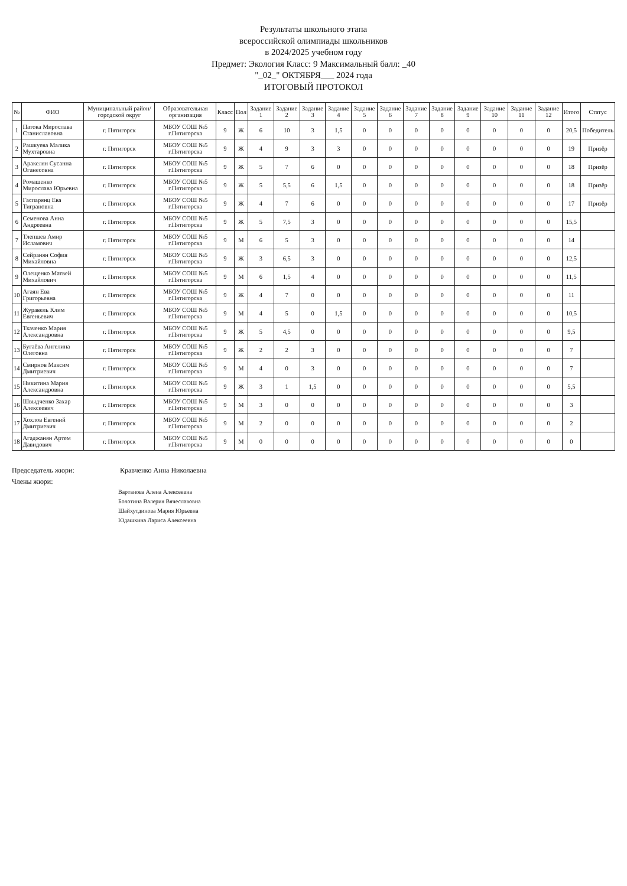Результаты школьного этапа
всероссийской олимпиады школьников
в 2024/2025 учебном году
Предмет: Экология Класс: 9 Максимальный балл: _40
"_02_" ОКТЯБРЯ___ 2024 года
ИТОГОВЫЙ ПРОТОКОЛ
| № | ФИО | Муниципальный район/городской округ | Образовательная организация | Класс | Пол | Задание 1 | Задание 2 | Задание 3 | Задание 4 | Задание 5 | Задание 6 | Задание 7 | Задание 8 | Задание 9 | Задание 10 | Задание 11 | Задание 12 | Итого | Статус |
| --- | --- | --- | --- | --- | --- | --- | --- | --- | --- | --- | --- | --- | --- | --- | --- | --- | --- | --- | --- |
| 1 | Патока Мирослава Станиславовна | г. Пятигорск | МБОУ СОШ №5 г.Пятигорска | 9 | Ж | 6 | 10 | 3 | 1,5 | 0 | 0 | 0 | 0 | 0 | 0 | 0 | 0 | 20,5 | Победитель |
| 2 | Рашкуева Малика Мухтаровна | г. Пятигорск | МБОУ СОШ №5 г.Пятигорска | 9 | Ж | 4 | 9 | 3 | 3 | 0 | 0 | 0 | 0 | 0 | 0 | 0 | 0 | 19 | Призёр |
| 3 | Аракелян Сусанна Оганесовна | г. Пятигорск | МБОУ СОШ №5 г.Пятигорска | 9 | Ж | 5 | 7 | 6 | 0 | 0 | 0 | 0 | 0 | 0 | 0 | 0 | 0 | 18 | Призёр |
| 4 | Ромашенко Мирослава Юрьевна | г. Пятигорск | МБОУ СОШ №5 г.Пятигорска | 9 | Ж | 5 | 5,5 | 6 | 1,5 | 0 | 0 | 0 | 0 | 0 | 0 | 0 | 0 | 18 | Призёр |
| 5 | Гаспарянц Ева Тиграновна | г. Пятигорск | МБОУ СОШ №5 г.Пятигорска | 9 | Ж | 4 | 7 | 6 | 0 | 0 | 0 | 0 | 0 | 0 | 0 | 0 | 0 | 17 | Призёр |
| 6 | Семенова Анна Андреевна | г. Пятигорск | МБОУ СОШ №5 г.Пятигорска | 9 | Ж | 5 | 7,5 | 3 | 0 | 0 | 0 | 0 | 0 | 0 | 0 | 0 | 0 | 15,5 | |
| 7 | Тлепшев Амир Исламович | г. Пятигорск | МБОУ СОШ №5 г.Пятигорска | 9 | М | 6 | 5 | 3 | 0 | 0 | 0 | 0 | 0 | 0 | 0 | 0 | 0 | 14 | |
| 8 | Сейранян София Михайловна | г. Пятигорск | МБОУ СОШ №5 г.Пятигорска | 9 | Ж | 3 | 6,5 | 3 | 0 | 0 | 0 | 0 | 0 | 0 | 0 | 0 | 0 | 12,5 | |
| 9 | Олещенко Матвей Михайлович | г. Пятигорск | МБОУ СОШ №5 г.Пятигорска | 9 | М | 6 | 1,5 | 4 | 0 | 0 | 0 | 0 | 0 | 0 | 0 | 0 | 0 | 11,5 | |
| 10 | Агаян Ева Григорьевна | г. Пятигорск | МБОУ СОШ №5 г.Пятигорска | 9 | Ж | 4 | 7 | 0 | 0 | 0 | 0 | 0 | 0 | 0 | 0 | 0 | 0 | 11 | |
| 11 | Журавель Клим Евгеньевич | г. Пятигорск | МБОУ СОШ №5 г.Пятигорска | 9 | М | 4 | 5 | 0 | 1,5 | 0 | 0 | 0 | 0 | 0 | 0 | 0 | 0 | 10,5 | |
| 12 | Ткаченко Мария Александровна | г. Пятигорск | МБОУ СОШ №5 г.Пятигорска | 9 | Ж | 5 | 4,5 | 0 | 0 | 0 | 0 | 0 | 0 | 0 | 0 | 0 | 0 | 9,5 | |
| 13 | Бугаёва Ангелина Олеговна | г. Пятигорск | МБОУ СОШ №5 г.Пятигорска | 9 | Ж | 2 | 2 | 3 | 0 | 0 | 0 | 0 | 0 | 0 | 0 | 0 | 0 | 7 | |
| 14 | Смирнов Максим Дмитриевич | г. Пятигорск | МБОУ СОШ №5 г.Пятигорска | 9 | М | 4 | 0 | 3 | 0 | 0 | 0 | 0 | 0 | 0 | 0 | 0 | 0 | 7 | |
| 15 | Никитина Мария Александровна | г. Пятигорск | МБОУ СОШ №5 г.Пятигорска | 9 | Ж | 3 | 1 | 1,5 | 0 | 0 | 0 | 0 | 0 | 0 | 0 | 0 | 0 | 5,5 | |
| 16 | Швыдченко Захар Алексеевич | г. Пятигорск | МБОУ СОШ №5 г.Пятигорска | 9 | М | 3 | 0 | 0 | 0 | 0 | 0 | 0 | 0 | 0 | 0 | 0 | 0 | 3 | |
| 17 | Хохлов Евгений Дмитриевич | г. Пятигорск | МБОУ СОШ №5 г.Пятигорска | 9 | М | 2 | 0 | 0 | 0 | 0 | 0 | 0 | 0 | 0 | 0 | 0 | 0 | 2 | |
| 18 | Агаджанян Артем Давидович | г. Пятигорск | МБОУ СОШ №5 г.Пятигорска | 9 | М | 0 | 0 | 0 | 0 | 0 | 0 | 0 | 0 | 0 | 0 | 0 | 0 | 0 | |
Председатель жюри: Кравченко Анна Николаевна
Члены жюри:
Вартанова Алена Алексеевна
Болотина Валерия Вячеславовна
Шайхутдинова Мария Юрьевна
Юдашкина Лариса Алексеевна